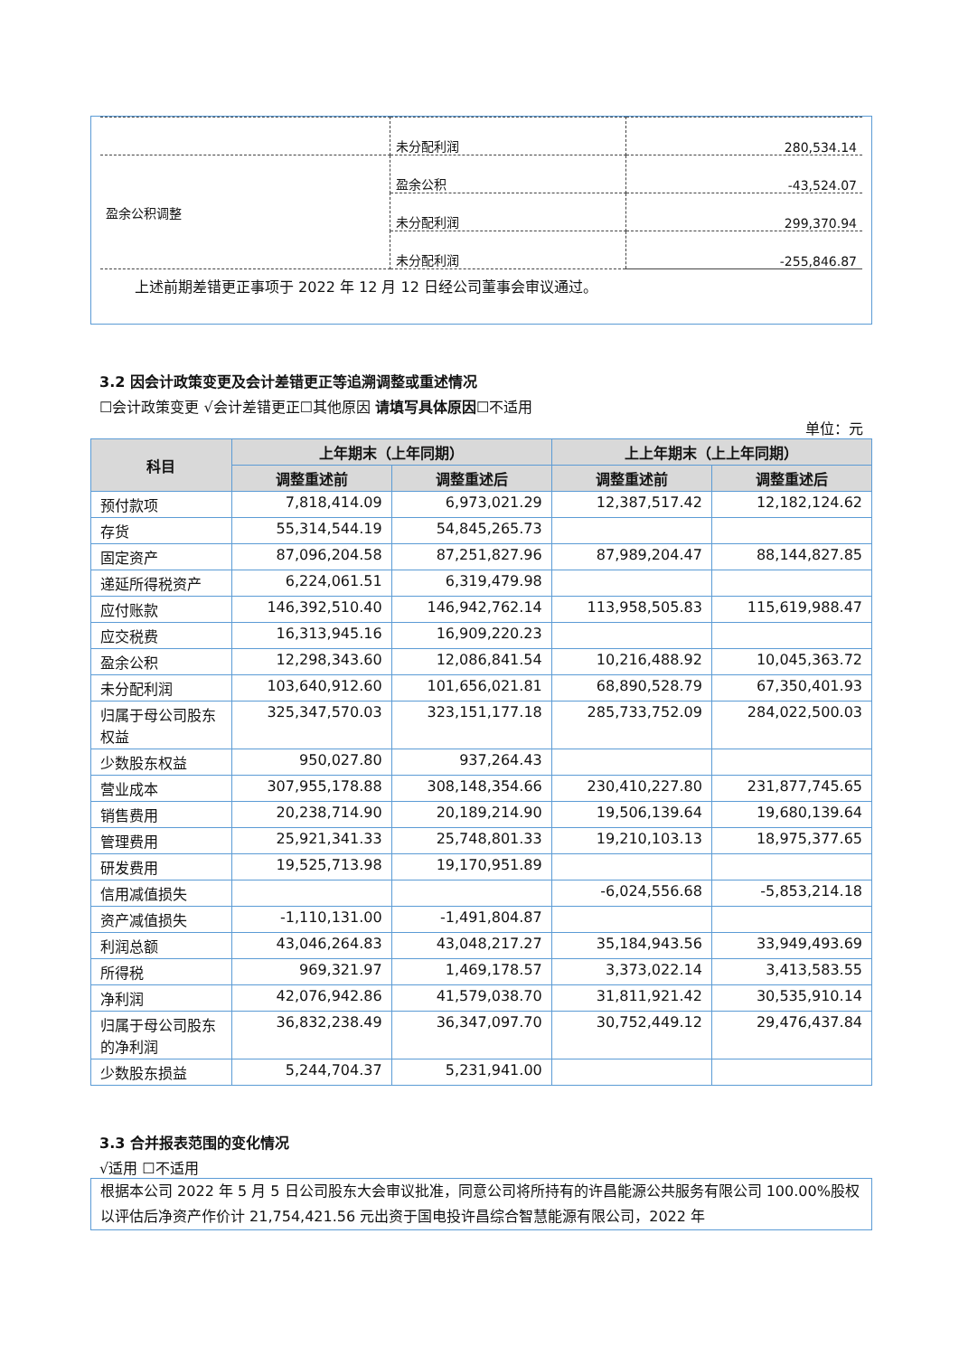| | 未分配利润 | 280,534.14 |
| 盈余公积调整 | 盈余公积 | -43,524.07 |
| | 未分配利润 | 299,370.94 |
| | 未分配利润 | -255,846.87 |
上述前期差错更正事项于 2022 年 12 月 12 日经公司董事会审议通过。
3.2 因会计政策变更及会计差错更正等追溯调整或重述情况
☐会计政策变更 √会计差错更正☐其他原因 请填写具体原因☐不适用
单位：元
| 科目 | 上年期末（上年同期） | | 上上年期末（上上年同期） | |
| --- | --- | --- | --- | --- |
| | 调整重述前 | 调整重述后 | 调整重述前 | 调整重述后 |
| 预付款项 | 7,818,414.09 | 6,973,021.29 | 12,387,517.42 | 12,182,124.62 |
| 存货 | 55,314,544.19 | 54,845,265.73 | | |
| 固定资产 | 87,096,204.58 | 87,251,827.96 | 87,989,204.47 | 88,144,827.85 |
| 递延所得税资产 | 6,224,061.51 | 6,319,479.98 | | |
| 应付账款 | 146,392,510.40 | 146,942,762.14 | 113,958,505.83 | 115,619,988.47 |
| 应交税费 | 16,313,945.16 | 16,909,220.23 | | |
| 盈余公积 | 12,298,343.60 | 12,086,841.54 | 10,216,488.92 | 10,045,363.72 |
| 未分配利润 | 103,640,912.60 | 101,656,021.81 | 68,890,528.79 | 67,350,401.93 |
| 归属于母公司股东权益 | 325,347,570.03 | 323,151,177.18 | 285,733,752.09 | 284,022,500.03 |
| 少数股东权益 | 950,027.80 | 937,264.43 | | |
| 营业成本 | 307,955,178.88 | 308,148,354.66 | 230,410,227.80 | 231,877,745.65 |
| 销售费用 | 20,238,714.90 | 20,189,214.90 | 19,506,139.64 | 19,680,139.64 |
| 管理费用 | 25,921,341.33 | 25,748,801.33 | 19,210,103.13 | 18,975,377.65 |
| 研发费用 | 19,525,713.98 | 19,170,951.89 | | |
| 信用减值损失 | | | -6,024,556.68 | -5,853,214.18 |
| 资产减值损失 | -1,110,131.00 | -1,491,804.87 | | |
| 利润总额 | 43,046,264.83 | 43,048,217.27 | 35,184,943.56 | 33,949,493.69 |
| 所得税 | 969,321.97 | 1,469,178.57 | 3,373,022.14 | 3,413,583.55 |
| 净利润 | 42,076,942.86 | 41,579,038.70 | 31,811,921.42 | 30,535,910.14 |
| 归属于母公司股东的净利润 | 36,832,238.49 | 36,347,097.70 | 30,752,449.12 | 29,476,437.84 |
| 少数股东损益 | 5,244,704.37 | 5,231,941.00 | | |
3.3 合并报表范围的变化情况
√适用 ☐不适用
根据本公司 2022 年 5 月 5 日公司股东大会审议批准，同意公司将所持有的许昌能源公共服务有限公司 100.00%股权以评估后净资产作价计 21,754,421.56 元出资于国电投许昌综合智慧能源有限公司，2022 年